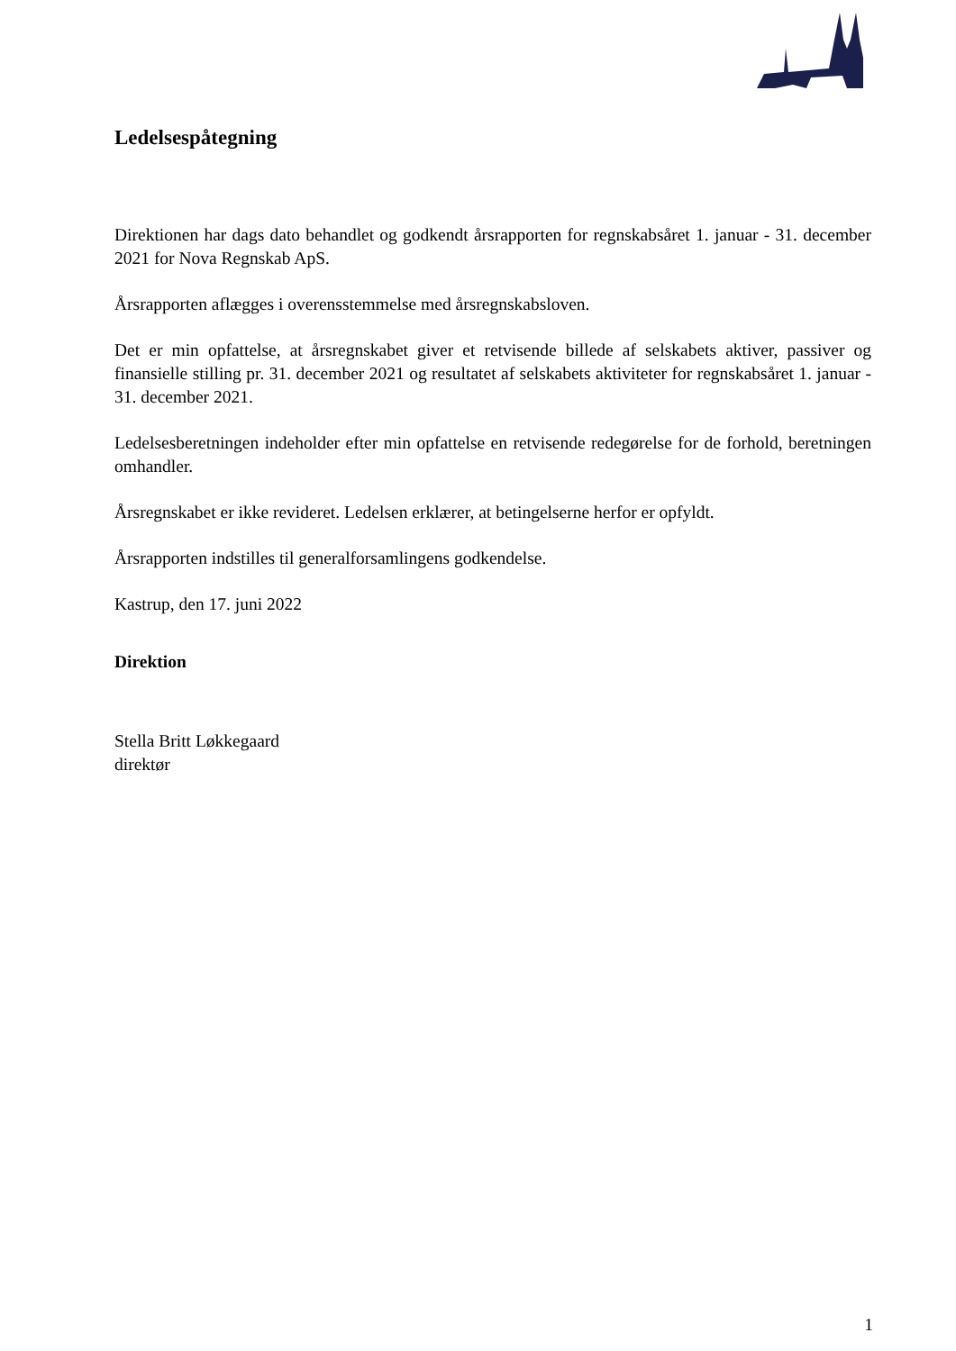Ledelsespåtegning
Direktionen har dags dato behandlet og godkendt årsrapporten for regnskabsåret 1. januar - 31. december 2021 for Nova Regnskab ApS.
Årsrapporten aflægges i overensstemmelse med årsregnskabsloven.
Det er min opfattelse, at årsregnskabet giver et retvisende billede af selskabets aktiver, passiver og finansielle stilling pr. 31. december 2021 og resultatet af selskabets aktiviteter for regnskabsåret 1. januar - 31. december 2021.
Ledelsesberetningen indeholder efter min opfattelse en retvisende redegørelse for de forhold, beretningen omhandler.
Årsregnskabet er ikke revideret. Ledelsen erklærer, at betingelserne herfor er opfyldt.
Årsrapporten indstilles til generalforsamlingens godkendelse.
Kastrup, den 17. juni 2022
Direktion
Stella Britt Løkkegaard
direktør
1